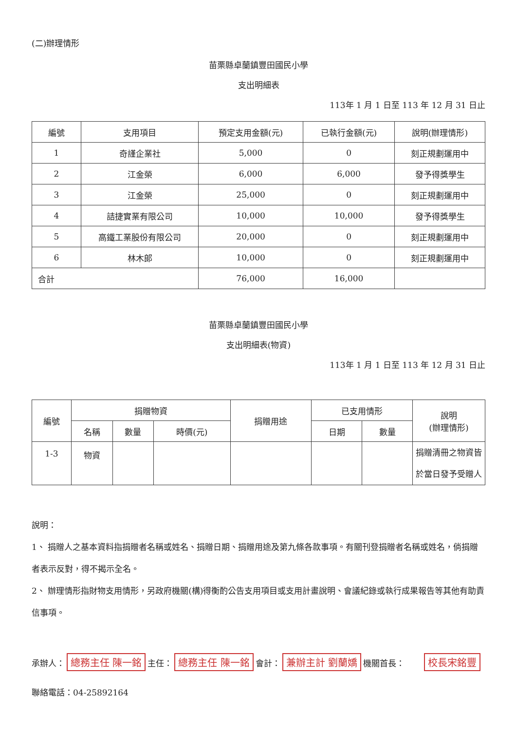(二)辦理情形
苗栗縣卓蘭鎮豐田國民小學
支出明細表
113年 1 月 1 日至 113 年 12 月 31 日止
| 編號 | 支用項目 | 預定支用金額(元) | 已執行金額(元) | 說明(辦理情形) |
| --- | --- | --- | --- | --- |
| 1 | 奇謹企業社 | 5,000 | 0 | 刻正規劃運用中 |
| 2 | 江金榮 | 6,000 | 6,000 | 發予得獎學生 |
| 3 | 江金榮 | 25,000 | 0 | 刻正規劃運用中 |
| 4 | 詰捷實業有限公司 | 10,000 | 10,000 | 發予得獎學生 |
| 5 | 高鐵工業股份有限公司 | 20,000 | 0 | 刻正規劃運用中 |
| 6 | 林木郎 | 10,000 | 0 | 刻正規劃運用中 |
| 合計 | | 76,000 | 16,000 | |
苗栗縣卓蘭鎮豐田國民小學
支出明細表(物資)
113年 1 月 1 日至 113 年 12 月 31 日止
| 編號 | 捐贈物資 | | | 捐贈用途 | 已支用情形 | | 說明 (辦理情形) |
| --- | --- | --- | --- | --- | --- | --- | --- |
| | 名稱 | 數量 | 時價(元) | | 日期 | 數量 | |
| 1-3 | 物資 | | | | | | 捐贈清冊之物資皆於當日發予受贈人 |
說明：
1、 捐贈人之基本資料指捐贈者名稱或姓名、捐贈日期、捐贈用途及第九條各款事項。有關刊登捐贈者名稱或姓名，倘捐贈者表示反對，得不揭示全名。
2、 辦理情形指財物支用情形，另政府機關(構)得衡酌公告支用項目或支用計畫說明、會議紀錄或執行成果報告等其他有助責信事項。
承辦人： 總務主任 陳一銘 主任： 總務主任 陳一銘 會計： 兼辦主計 劉蘭嬌 機關首長： 校長宋銘豐
聯絡電話：04-25892164